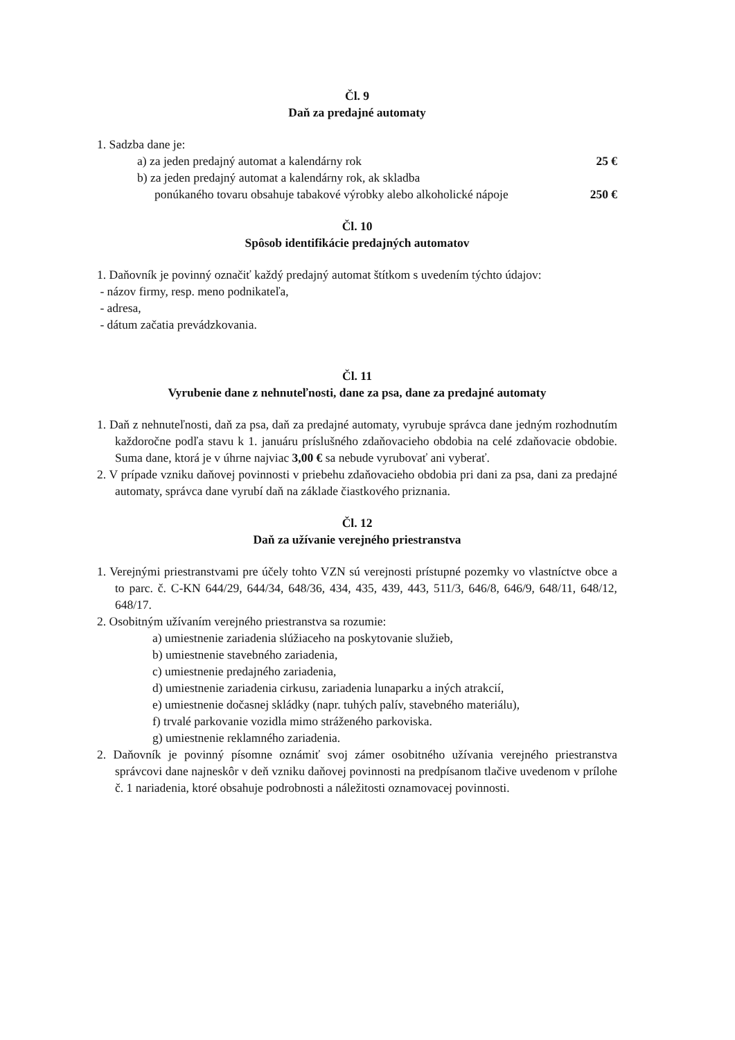Čl. 9
Daň za predajné automaty
1. Sadzba dane je:
a) za jeden predajný automat a kalendárny rok 25 €
b) za jeden predajný automat a kalendárny rok, ak skladba
ponúkaného tovaru obsahuje tabakové výrobky alebo alkoholické nápoje 250 €
Čl. 10
Spôsob identifikácie predajných automatov
1. Daňovník je povinný označiť každý predajný automat štítkom s uvedením týchto údajov:
- názov firmy, resp. meno podnikateľa,
- adresa,
- dátum začatia prevádzkovania.
Čl. 11
Vyrubenie dane z nehnuteľnosti, dane za psa, dane za predajné automaty
1. Daň z nehnuteľnosti, daň za psa, daň za predajné automaty, vyrubuje správca dane jedným rozhodnutím každoročne podľa stavu k 1. januáru príslušného zdaňovacieho obdobia na celé zdaňovacie obdobie. Suma dane, ktorá je v úhrne najviac 3,00 € sa nebude vyrubovať ani vyberať.
2. V prípade vzniku daňovej povinnosti v priebehu zdaňovacieho obdobia pri dani za psa, dani za predajné automaty, správca dane vyrubí daň na základe čiastkového priznania.
Čl. 12
Daň za užívanie verejného priestranstva
1. Verejnými priestranstvami pre účely tohto VZN sú verejnosti prístupné pozemky vo vlastníctve obce a to parc. č. C-KN 644/29, 644/34, 648/36, 434, 435, 439, 443, 511/3, 646/8, 646/9, 648/11, 648/12, 648/17.
2. Osobitným užívaním verejného priestranstva sa rozumie:
a) umiestnenie zariadenia slúžiaceho na poskytovanie služieb,
b) umiestnenie stavebného zariadenia,
c) umiestnenie predajného zariadenia,
d) umiestnenie zariadenia cirkusu, zariadenia lunaparku a iných atrakcií,
e) umiestnenie dočasnej skládky (napr. tuhých palív, stavebného materiálu),
f) trvalé parkovanie vozidla mimo stráženého parkoviska.
g) umiestnenie reklamného zariadenia.
2. Daňovník je povinný písomne oznámiť svoj zámer osobitného užívania verejného priestranstva správcovi dane najneskôr v deň vzniku daňovej povinnosti na predpísanom tlačive uvedenom v prílohe č. 1 nariadenia, ktoré obsahuje podrobnosti a náležitosti oznamovacej povinnosti.